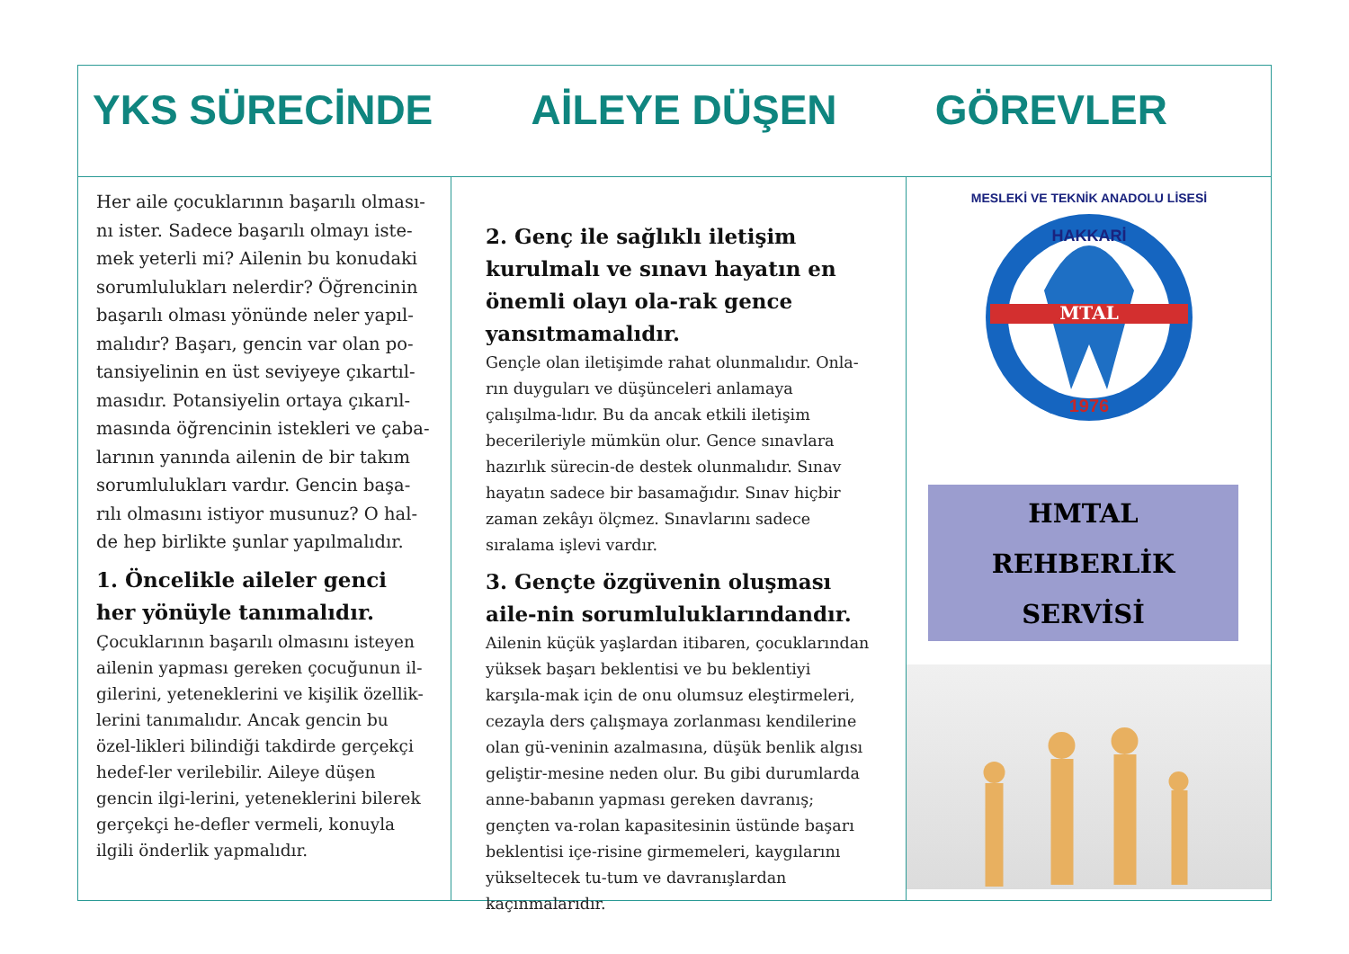YKS SÜRECİNDE AİLEYE DÜŞEN GÖREVLER
Her aile çocuklarının başarılı olması-nı ister. Sadece başarılı olmayı iste-mek yeterli mi? Ailenin bu konudaki sorumlulukları nelerdir? Öğrencinin başarılı olması yönünde neler yapıl-malıdır? Başarı, gencin var olan po-tansiyelinin en üst seviyeye çıkartıl-masıdır. Potansiyelin ortaya çıkarıl-masında öğrencinin istekleri ve çaba-larının yanında ailenin de bir takım sorumlulukları vardır. Gencin başa-rılı olmasını istiyor musunuz? O hal-de hep birlikte şunlar yapılmalıdır.
1. Öncelikle aileler genci her yönüyle tanımalıdır.
Çocuklarının başarılı olmasını isteyen ailenin yapması gereken çocuğunun il-gilerini, yeteneklerini ve kişilik özellik-lerini tanımalıdır. Ancak gencin bu özel-likleri bilindiği takdirde gerçekçi hedef-ler verilebilir. Aileye düşen gencin ilgi-lerini, yeteneklerini bilerek gerçekçi he-defler vermeli, konuyla ilgili önderlik yapmalıdır.
2. Genç ile sağlıklı iletişim kurulmalı ve sınavı hayatın en önemli olayı ola-rak gence yansıtmamalıdır.
Gençle olan iletişimde rahat olunmalıdır. Onla-rın duyguları ve düşünceleri anlamaya çalışılma-lıdır. Bu da ancak etkili iletişim becerileriyle mümkün olur. Gence sınavlara hazırlık sürecin-de destek olunmalıdır. Sınav hayatın sadece bir basamağıdır. Sınav hiçbir zaman zekâyı ölçmez. Sınavlarını sadece sıralama işlevi vardır.
3. Gençte özgüvenin oluşması aile-nin sorumluluklarındandır.
Ailenin küçük yaşlardan itibaren, çocuklarından yüksek başarı beklentisi ve bu beklentiyi karşıla-mak için de onu olumsuz eleştirmeleri, cezayla ders çalışmaya zorlanması kendilerine olan gü-veninin azalmasına, düşük benlik algısı geliştir-mesine neden olur. Bu gibi durumlarda anne-babanın yapması gereken davranış; gençten va-rolan kapasitesinin üstünde başarı beklentisi içe-risine girmemeleri, kaygılarını yükseltecek tu-tum ve davranışlardan kaçınmalarıdır.
MTAL
HAKKARİ
1976
MESLEKİ VE TEKNİK ANADOLU LİSESİ
HMTAL
REHBERLİK SERVİSİ